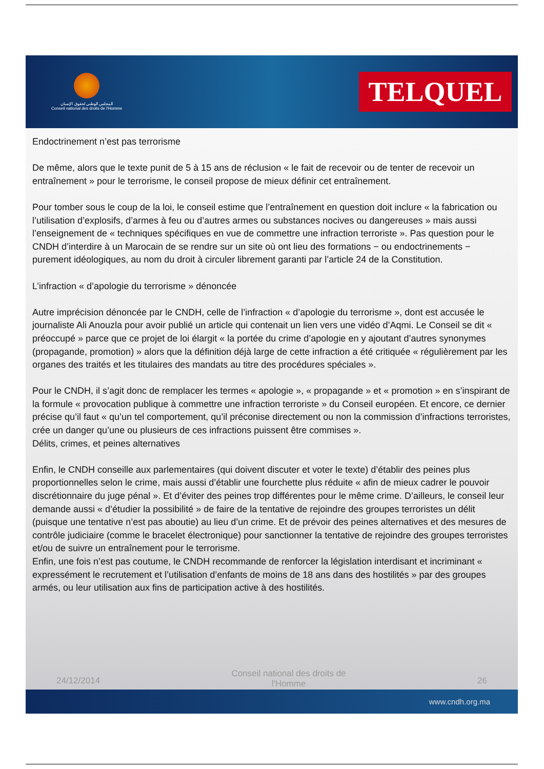المجلس الوطني لحقوق الإنسان
Conseil national des droits de l'Homme
TELQUEL
Endoctrinement n’est pas terrorisme
De même, alors que le texte punit de 5 à 15 ans de réclusion « le fait de recevoir ou de tenter de recevoir un entraînement » pour le terrorisme, le conseil propose de mieux définir cet entraînement.
Pour tomber sous le coup de la loi, le conseil estime que l’entraînement en question doit inclure « la fabrication ou l’utilisation d’explosifs, d’armes à feu ou d’autres armes ou substances nocives ou dangereuses » mais aussi l’enseignement de « techniques spécifiques en vue de commettre une infraction terroriste ». Pas question pour le CNDH d’interdire à un Marocain de se rendre sur un site où ont lieu des formations − ou endoctrinements − purement idéologiques, au nom du droit à circuler librement garanti par l’article 24 de la Constitution.
L’infraction « d’apologie du terrorisme » dénoncée
Autre imprécision dénoncée par le CNDH, celle de l’infraction « d’apologie du terrorisme », dont est accusée le journaliste Ali Anouzla pour avoir publié un article qui contenait un lien vers une vidéo d’Aqmi. Le Conseil se dit « préoccupé » parce que ce projet de loi élargit « la portée du crime d’apologie en y ajoutant d’autres synonymes (propagande, promotion) » alors que la définition déjà large de cette infraction a été critiquée « régulièrement par les organes des traités et les titulaires des mandats au titre des procédures spéciales ».
Pour le CNDH, il s’agit donc de remplacer les termes « apologie », « propagande » et « promotion » en s’inspirant de la formule « provocation publique à commettre une infraction terroriste » du Conseil européen. Et encore, ce dernier précise qu’il faut « qu’un tel comportement, qu’il préconise directement ou non la commission d’infractions terroristes, crée un danger qu’une ou plusieurs de ces infractions puissent être commises ».
Délits, crimes, et peines alternatives
Enfin, le CNDH conseille aux parlementaires (qui doivent discuter et voter le texte) d’établir des peines plus proportionnelles selon le crime, mais aussi d’établir une fourchette plus réduite « afin de mieux cadrer le pouvoir discrétionnaire du juge pénal ». Et d’éviter des peines trop différentes pour le même crime. D’ailleurs, le conseil leur demande aussi « d’étudier la possibilité » de faire de la tentative de rejoindre des groupes terroristes un délit (puisque une tentative n’est pas aboutie) au lieu d’un crime. Et de prévoir des peines alternatives et des mesures de contrôle judiciaire (comme le bracelet électronique) pour sanctionner la tentative de rejoindre des groupes terroristes et/ou de suivre un entraînement pour le terrorisme.
Enfin, une fois n’est pas coutume, le CNDH recommande de renforcer la législation interdisant et incriminant « expressément le recrutement et l’utilisation d’enfants de moins de 18 ans dans des hostilités » par des groupes armés, ou leur utilisation aux fins de participation active à des hostilités.
24/12/2014 Conseil national des droits de l'Homme 26
www.cndh.org.ma